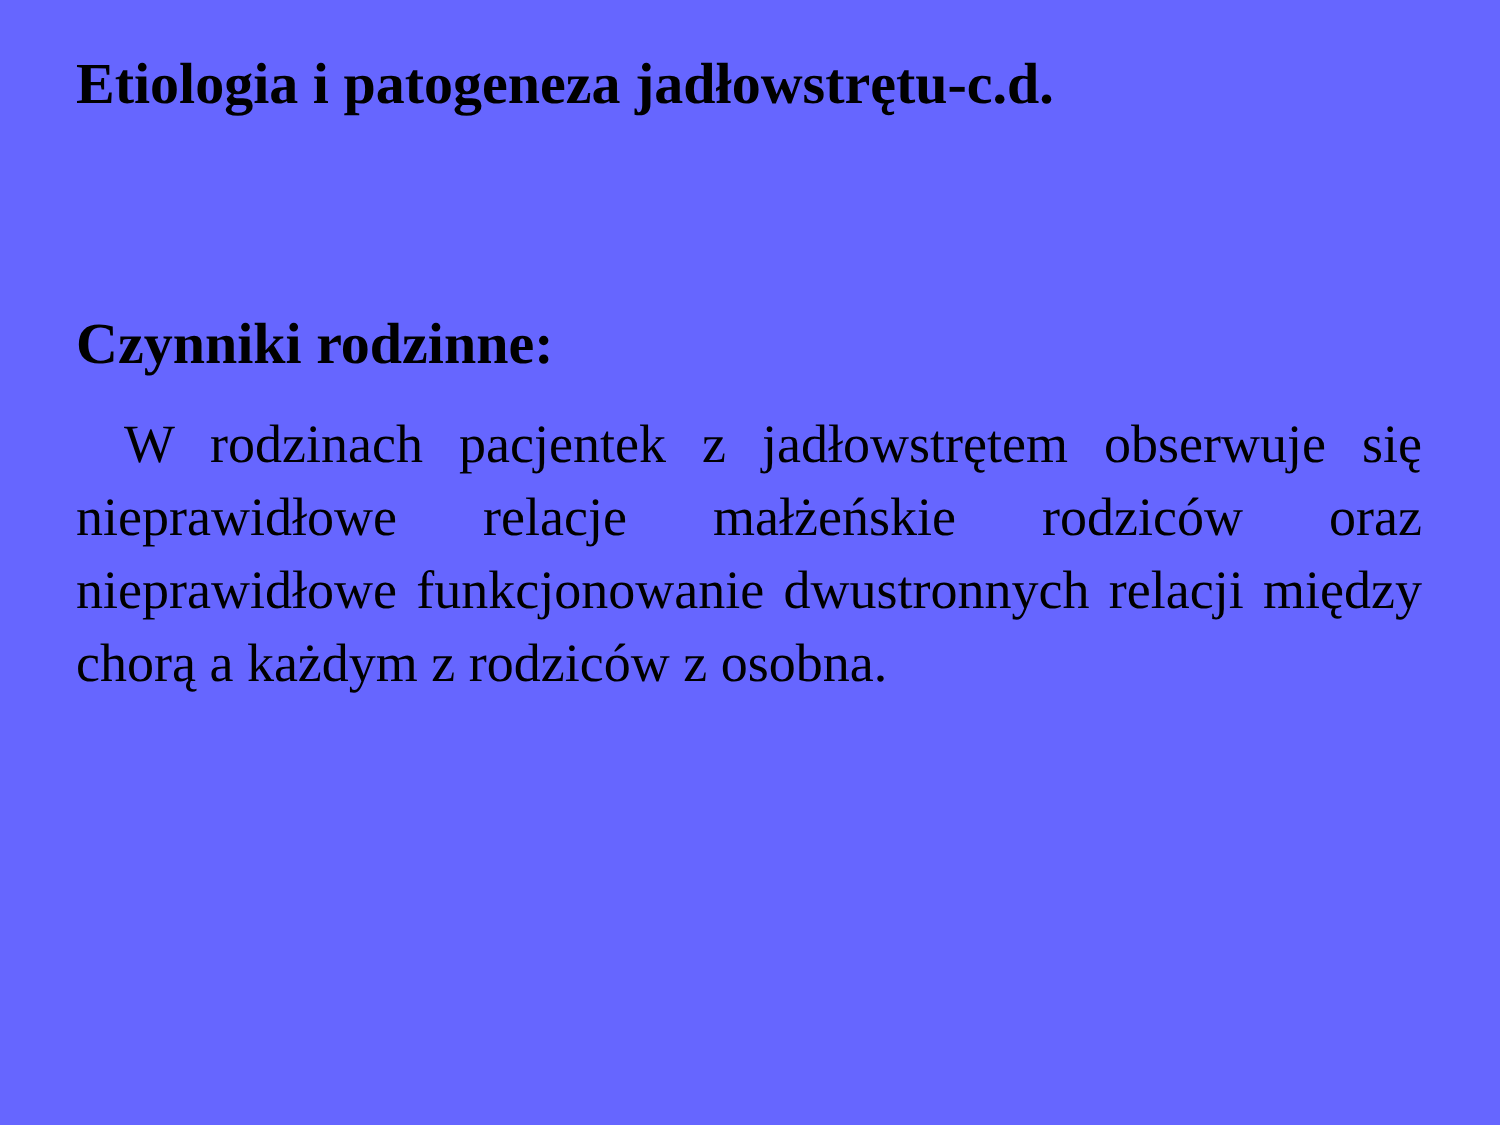Etiologia i patogeneza jadłowstrętu-c.d.
Czynniki rodzinne:
W rodzinach pacjentek z jadłowstrętem obserwuje się nieprawidłowe relacje małżeńskie rodziców oraz nieprawidłowe funkcjonowanie dwustronnych relacji między chorą a każdym z rodziców z osobna.